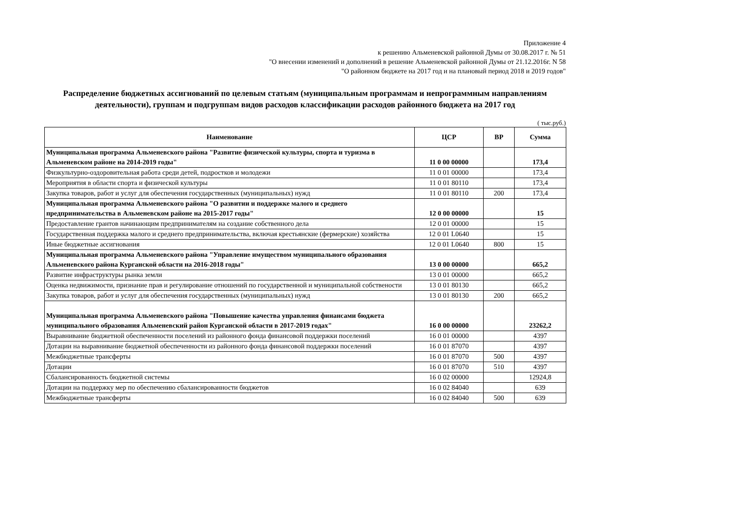Приложение 4
к решению Альменевской районной Думы от 30.08.2017 г. № 51
"О внесении изменений и дополнений в решение Альменевской районной Думы от 21.12.2016г. N 58
"О районном бюджете на 2017 год и на плановый период 2018 и 2019 годов"
Распределение бюджетных ассигнований по целевым статьям (муниципальным программам и непрограммным направлениям деятельности), группам и подгруппам видов расходов классификации расходов районного бюджета на 2017 год
( тыс.руб.)
| Наименование | ЦСР | ВР | Сумма |
| --- | --- | --- | --- |
| Муниципальная программа Альменевского района "Развитие физической культуры, спорта и туризма в Альменевском районе на 2014-2019 годы" | 11 0 00 00000 | | 173,4 |
| Физкультурно-оздоровительная работа среди детей, подростков и молодежи | 11 0 01 00000 | | 173,4 |
| Мероприятия в области спорта и физической культуры | 11 0 01 80110 | | 173,4 |
| Закупка товаров, работ и услуг для обеспечения государственных (муниципальных) нужд | 11 0 01 80110 | 200 | 173,4 |
| Муниципальная программа Альменевского района "О развитии и поддержке малого и среднего предпринимательства в Альменевском районе на 2015-2017 годы" | 12 0 00 00000 | | 15 |
| Предоставление грантов начинающим предпринимателям на создание собственного дела | 12 0 01 00000 | | 15 |
| Государственная поддержка малого и среднего предпринимательства, включая крестьянские (фермерские) хозяйства | 12 0 01 L0640 | | 15 |
| Иные бюджетные ассигнования | 12 0 01 L0640 | 800 | 15 |
| Муниципальная программа Альменевского района "Управление имуществом муниципального образования Альменевского района Курганской области на 2016-2018 годы" | 13 0 00 00000 | | 665,2 |
| Развитие инфраструктуры рынка земли | 13 0 01 00000 | | 665,2 |
| Оценка недвижимости, признание прав и регулирование отношений по государственной и муниципальной собствености | 13 0 01 80130 | | 665,2 |
| Закупка товаров, работ и услуг для обеспечения государственных (муниципальных) нужд | 13 0 01 80130 | 200 | 665,2 |
| Муниципальная программа Альменевского района "Повышение качества управления финансами бюджета муниципального образования Альменевский район Курганской области в 2017-2019 годах" | 16 0 00 00000 | | 23262,2 |
| Выравнивание бюджетной обеспеченности поселений из районного фонда финансовой поддержки поселений | 16 0 01 00000 | | 4397 |
| Дотации на выравнивание бюджетной обеспеченности из районного фонда финансовой поддержки поселений | 16 0 01 87070 | | 4397 |
| Межбюджетные трансферты | 16 0 01 87070 | 500 | 4397 |
| Дотации | 16 0 01 87070 | 510 | 4397 |
| Сбалансированность бюджетной системы | 16 0 02 00000 | | 12924,8 |
| Дотации на поддержку мер по обеспечению сбалансированности бюджетов | 16 0 02 84040 | | 639 |
| Межбюджетные трансферты | 16 0 02 84040 | 500 | 639 |